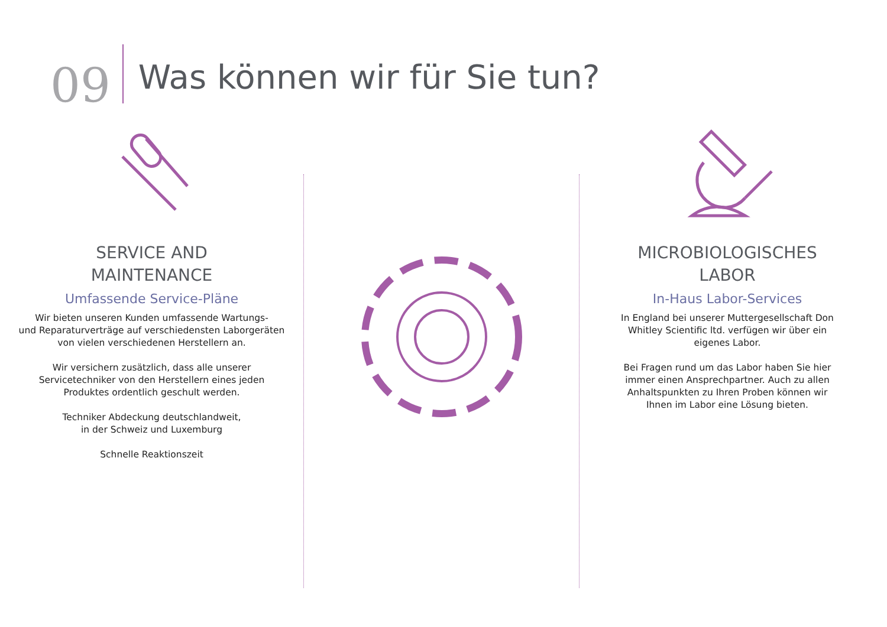09
Was können wir für Sie tun?
SERVICE AND
MAINTENANCE
Umfassende Service-Pläne
Wir bieten unseren Kunden umfassende Wartungs-
und Reparaturverträge auf verschiedensten Laborgeräten
von vielen verschiedenen Herstellern an.
Wir versichern zusätzlich, dass alle unserer
Servicetechniker von den Herstellern eines jeden
Produktes ordentlich geschult werden.
Techniker Abdeckung deutschlandweit,
in der Schweiz und Luxemburg
Schnelle Reaktionszeit
MICROBIOLOGISCHES
LABOR
In-Haus Labor-Services
In England bei unserer Muttergesellschaft Don
Whitley Scientific ltd. verfügen wir über ein
eigenes Labor.
Bei Fragen rund um das Labor haben Sie hier
immer einen Ansprechpartner. Auch zu allen
Anhaltspunkten zu Ihren Proben können wir
Ihnen im Labor eine Lösung bieten.